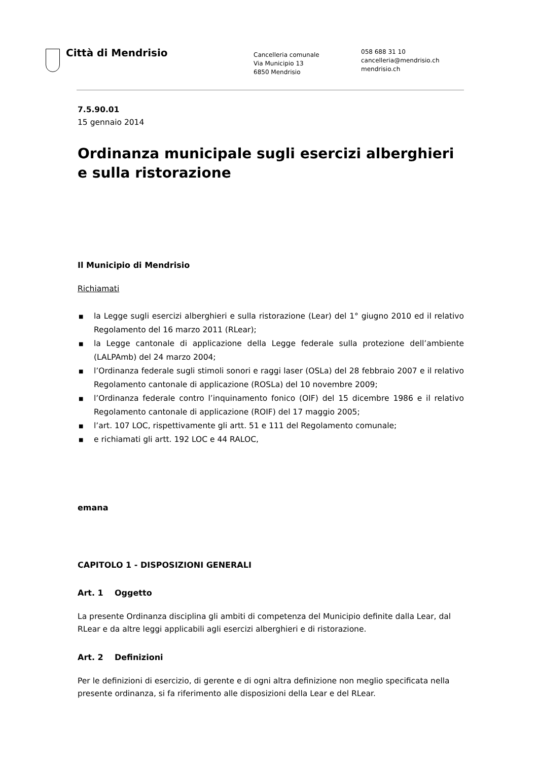Città di Mendrisio
Cancelleria comunale
Via Municipio 13
6850 Mendrisio
058 688 31 10
cancelleria@mendrisio.ch
mendrisio.ch
7.5.90.01
15 gennaio 2014
Ordinanza municipale sugli esercizi alberghieri e sulla ristorazione
Il Municipio di Mendrisio
Richiamati
■ la Legge sugli esercizi alberghieri e sulla ristorazione (Lear) del 1° giugno 2010 ed il relativo Regolamento del 16 marzo 2011 (RLear);
■ la Legge cantonale di applicazione della Legge federale sulla protezione dell’ambiente (LALPAmb) del 24 marzo 2004;
■ l’Ordinanza federale sugli stimoli sonori e raggi laser (OSLa) del 28 febbraio 2007 e il relativo Regolamento cantonale di applicazione (ROSLa) del 10 novembre 2009;
■ l’Ordinanza federale contro l’inquinamento fonico (OIF) del 15 dicembre 1986 e il relativo Regolamento cantonale di applicazione (ROIF) del 17 maggio 2005;
■ l’art. 107 LOC, rispettivamente gli artt. 51 e 111 del Regolamento comunale;
■ e richiamati gli artt. 192 LOC e 44 RALOC,
emana
CAPITOLO 1 - DISPOSIZIONI GENERALI
Art. 1 Oggetto
La presente Ordinanza disciplina gli ambiti di competenza del Municipio definite dalla Lear, dal RLear e da altre leggi applicabili agli esercizi alberghieri e di ristorazione.
Art. 2 Definizioni
Per le definizioni di esercizio, di gerente e di ogni altra definizione non meglio specificata nella presente ordinanza, si fa riferimento alle disposizioni della Lear e del RLear.